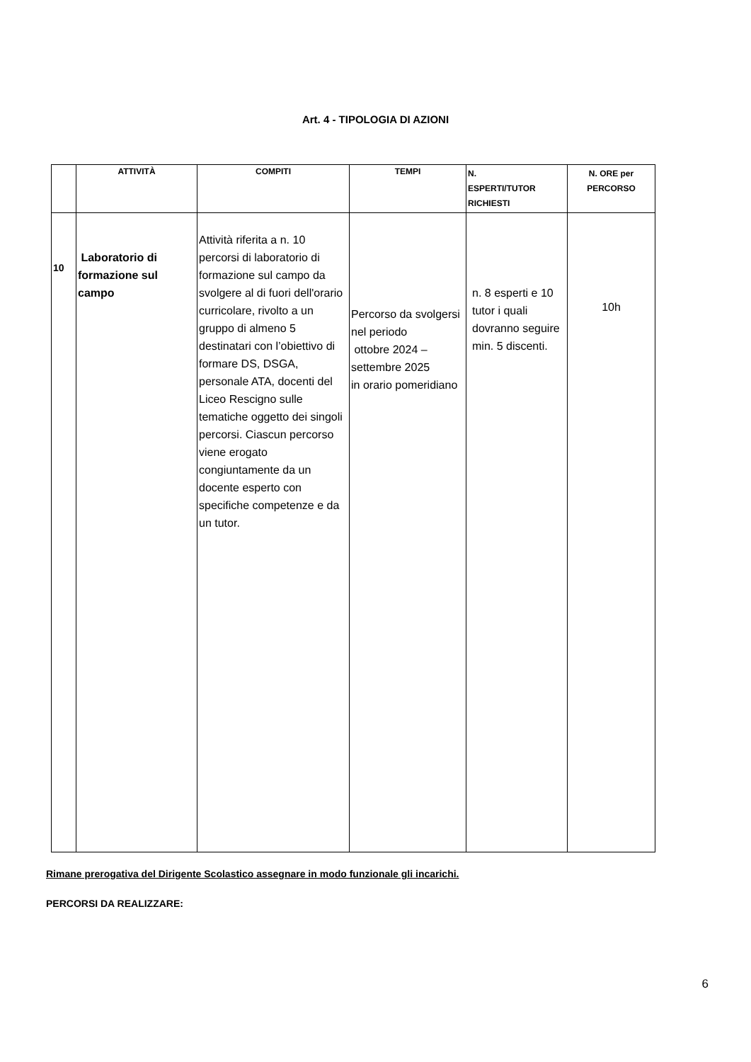Art. 4 - TIPOLOGIA DI AZIONI
| | ATTIVITÀ | COMPITI | TEMPI | N. ESPERTI/TUTOR RICHIESTI | N. ORE per PERCORSO |
| --- | --- | --- | --- | --- | --- |
| 10 | Laboratorio di formazione sul campo | Attività riferita a n. 10 percorsi di laboratorio di formazione sul campo da svolgere al di fuori dell'orario curricolare, rivolto a un gruppo di almeno 5 destinatari con l’obiettivo di formare DS, DSGA, personale ATA, docenti del Liceo Rescigno sulle tematiche oggetto dei singoli percorsi. Ciascun percorso viene erogato congiuntamente da un docente esperto con specifiche competenze e da un tutor. | Percorso da svolgersi nel periodo ottobre 2024 – settembre 2025 in orario pomeridiano | n. 8 esperti e 10 tutor i quali dovranno seguire min. 5 discenti. | 10h |
Rimane prerogativa del Dirigente Scolastico assegnare in modo funzionale gli incarichi.
PERCORSI DA REALIZZARE:
6